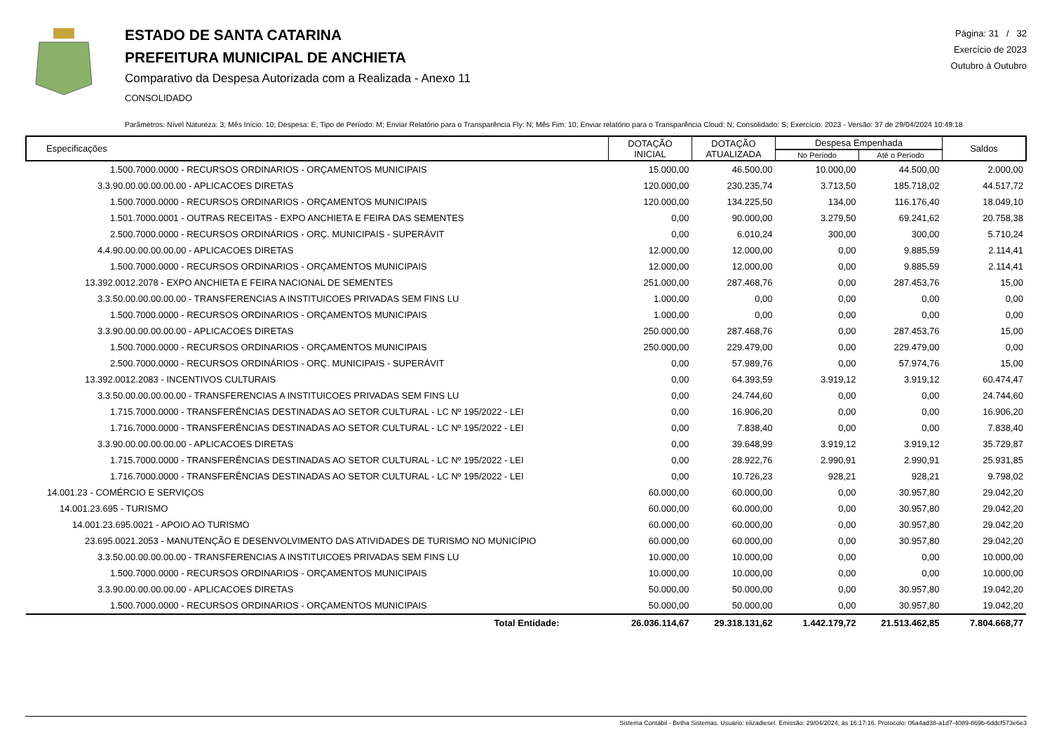ESTADO DE SANTA CATARINA
PREFEITURA MUNICIPAL DE ANCHIETA
Comparativo da Despesa Autorizada com a Realizada - Anexo 11
CONSOLIDADO
Página: 31 / 32
Exercício de 2023
Outubro à Outubro
Parâmetros: Nível Natureza: 3; Mês Início: 10; Despesa: E; Tipo de Período: M; Enviar Relatório para o Transparência Fly: N; Mês Fim: 10; Enviar relatório para o Transparência Cloud: N; Consolidado: S; Exercício: 2023 - Versão: 37 de 29/04/2024 10:49:18
| Especificações | DOTAÇÃO INICIAL | DOTAÇÃO ATUALIZADA | Despesa Empenhada | | Saldos |
| --- | --- | --- | --- | --- | --- |
| | | | No Período | Até o Período | |
| 1.500.7000.0000 - RECURSOS ORDINARIOS - ORÇAMENTOS MUNICIPAIS | 15.000,00 | 46.500,00 | 10.000,00 | 44.500,00 | 2.000,00 |
| 3.3.90.00.00.00.00.00 - APLICACOES DIRETAS | 120.000,00 | 230.235,74 | 3.713,50 | 185.718,02 | 44.517,72 |
| 1.500.7000.0000 - RECURSOS ORDINARIOS - ORÇAMENTOS MUNICIPAIS | 120.000,00 | 134.225,50 | 134,00 | 116.176,40 | 18.049,10 |
| 1.501.7000.0001 - OUTRAS RECEITAS - EXPO ANCHIETA E FEIRA DAS SEMENTES | 0,00 | 90.000,00 | 3.279,50 | 69.241,62 | 20.758,38 |
| 2.500.7000.0000 - RECURSOS ORDINÁRIOS - ORÇ. MUNICIPAIS - SUPERÁVIT | 0,00 | 6.010,24 | 300,00 | 300,00 | 5.710,24 |
| 4.4.90.00.00.00.00.00 - APLICACOES DIRETAS | 12.000,00 | 12.000,00 | 0,00 | 9.885,59 | 2.114,41 |
| 1.500.7000.0000 - RECURSOS ORDINARIOS - ORÇAMENTOS MUNICIPAIS | 12.000,00 | 12.000,00 | 0,00 | 9.885,59 | 2.114,41 |
| 13.392.0012.2078 - EXPO ANCHIETA E FEIRA NACIONAL DE SEMENTES | 251.000,00 | 287.468,76 | 0,00 | 287.453,76 | 15,00 |
| 3.3.50.00.00.00.00.00 - TRANSFERENCIAS A INSTITUICOES PRIVADAS SEM FINS LU | 1.000,00 | 0,00 | 0,00 | 0,00 | 0,00 |
| 1.500.7000.0000 - RECURSOS ORDINARIOS - ORÇAMENTOS MUNICIPAIS | 1.000,00 | 0,00 | 0,00 | 0,00 | 0,00 |
| 3.3.90.00.00.00.00.00 - APLICACOES DIRETAS | 250.000,00 | 287.468,76 | 0,00 | 287.453,76 | 15,00 |
| 1.500.7000.0000 - RECURSOS ORDINARIOS - ORÇAMENTOS MUNICIPAIS | 250.000,00 | 229.479,00 | 0,00 | 229.479,00 | 0,00 |
| 2.500.7000.0000 - RECURSOS ORDINÁRIOS - ORÇ. MUNICIPAIS - SUPERÁVIT | 0,00 | 57.989,76 | 0,00 | 57.974,76 | 15,00 |
| 13.392.0012.2083 - INCENTIVOS CULTURAIS | 0,00 | 64.393,59 | 3.919,12 | 3.919,12 | 60.474,47 |
| 3.3.50.00.00.00.00.00 - TRANSFERENCIAS A INSTITUICOES PRIVADAS SEM FINS LU | 0,00 | 24.744,60 | 0,00 | 0,00 | 24.744,60 |
| 1.715.7000.0000 - TRANSFERÊNCIAS DESTINADAS AO SETOR CULTURAL - LC Nº 195/2022 - LEI | 0,00 | 16.906,20 | 0,00 | 0,00 | 16.906,20 |
| 1.716.7000.0000 - TRANSFERÊNCIAS DESTINADAS AO SETOR CULTURAL - LC Nº 195/2022 - LEI | 0,00 | 7.838,40 | 0,00 | 0,00 | 7.838,40 |
| 3.3.90.00.00.00.00.00 - APLICACOES DIRETAS | 0,00 | 39.648,99 | 3.919,12 | 3.919,12 | 35.729,87 |
| 1.715.7000.0000 - TRANSFERÊNCIAS DESTINADAS AO SETOR CULTURAL - LC Nº 195/2022 - LEI | 0,00 | 28.922,76 | 2.990,91 | 2.990,91 | 25.931,85 |
| 1.716.7000.0000 - TRANSFERÊNCIAS DESTINADAS AO SETOR CULTURAL - LC Nº 195/2022 - LEI | 0,00 | 10.726,23 | 928,21 | 928,21 | 9.798,02 |
| 14.001.23 - COMÉRCIO E SERVIÇOS | 60.000,00 | 60.000,00 | 0,00 | 30.957,80 | 29.042,20 |
| 14.001.23.695 - TURISMO | 60.000,00 | 60.000,00 | 0,00 | 30.957,80 | 29.042,20 |
| 14.001.23.695.0021 - APOIO AO TURISMO | 60.000,00 | 60.000,00 | 0,00 | 30.957,80 | 29.042,20 |
| 23.695.0021.2053 - MANUTENÇÃO E DESENVOLVIMENTO DAS ATIVIDADES DE TURISMO NO MUNICÍPIO | 60.000,00 | 60.000,00 | 0,00 | 30.957,80 | 29.042,20 |
| 3.3.50.00.00.00.00.00 - TRANSFERENCIAS A INSTITUICOES PRIVADAS SEM FINS LU | 10.000,00 | 10.000,00 | 0,00 | 0,00 | 10.000,00 |
| 1.500.7000.0000 - RECURSOS ORDINARIOS - ORÇAMENTOS MUNICIPAIS | 10.000,00 | 10.000,00 | 0,00 | 0,00 | 10.000,00 |
| 3.3.90.00.00.00.00.00 - APLICACOES DIRETAS | 50.000,00 | 50.000,00 | 0,00 | 30.957,80 | 19.042,20 |
| 1.500.7000.0000 - RECURSOS ORDINARIOS - ORÇAMENTOS MUNICIPAIS | 50.000,00 | 50.000,00 | 0,00 | 30.957,80 | 19.042,20 |
| Total Entidade: | 26.036.114,67 | 29.318.131,62 | 1.442.179,72 | 21.513.462,85 | 7.804.668,77 |
Sistema Contábil - Betha Sistemas. Usuário: elizadiesel. Emissão: 29/04/2024, às 16:17:16. Protocolo: 06a4ad38-a1d7-4089-869b-6ddcf573e6e3